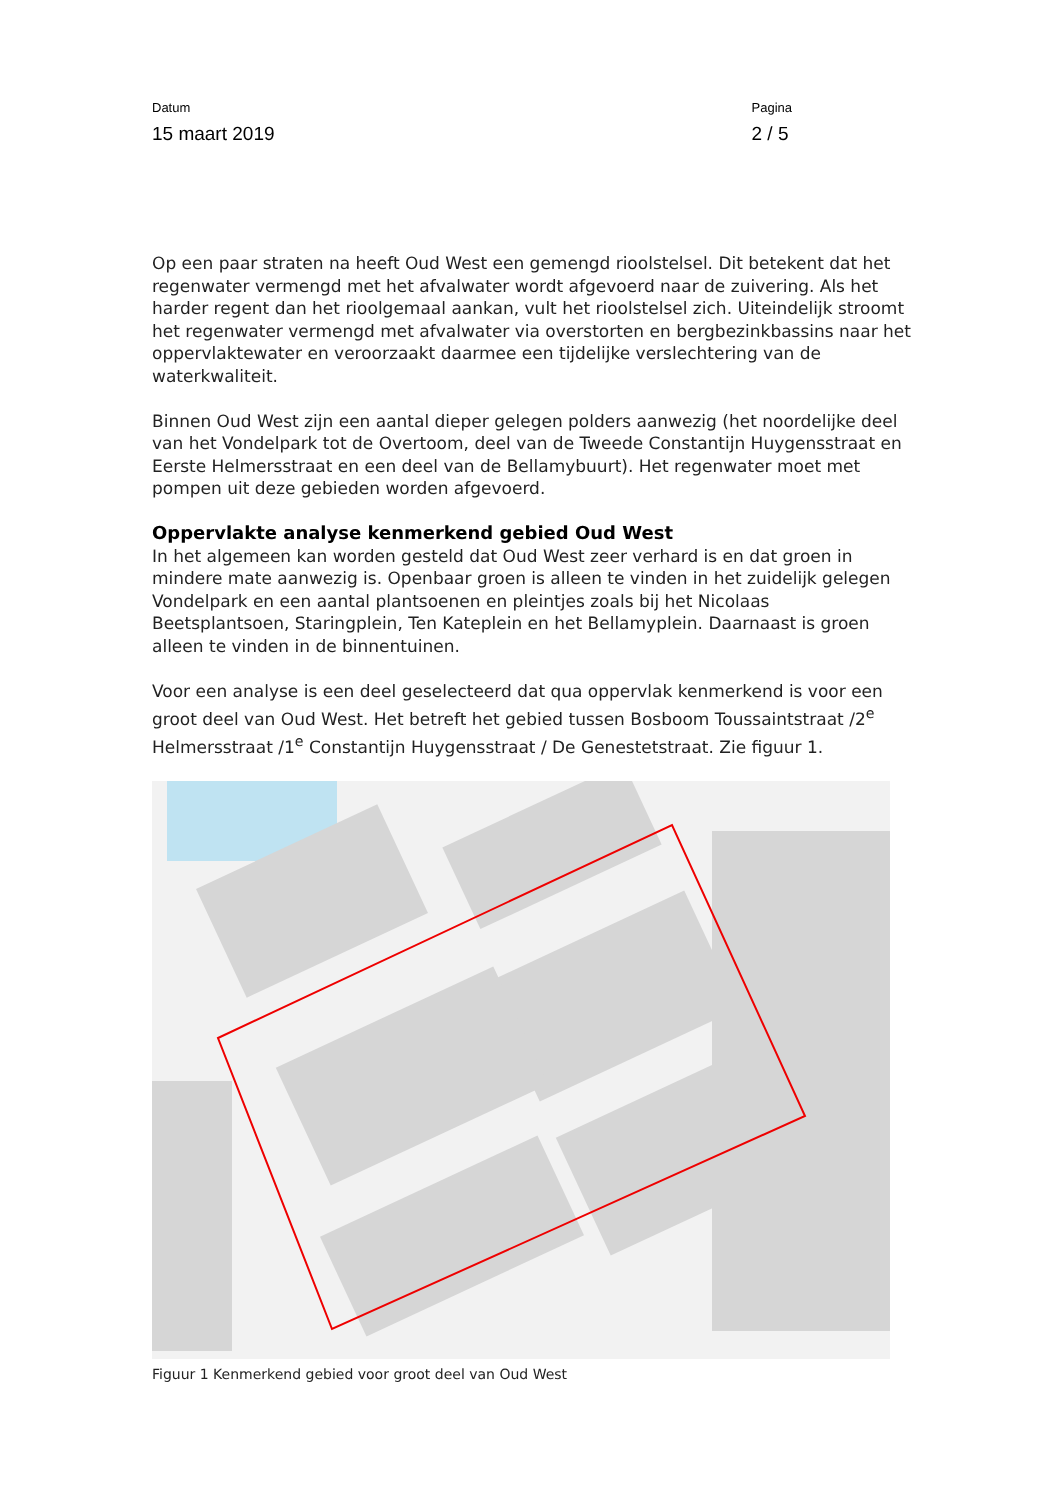Datum
15 maart 2019
Pagina
2 / 5
Op een paar straten na heeft Oud West een gemengd rioolstelsel. Dit betekent dat het regenwater vermengd met het afvalwater wordt afgevoerd naar de zuivering. Als het harder regent dan het rioolgemaal aankan, vult het rioolstelsel zich. Uiteindelijk stroomt het regenwater vermengd met afvalwater via overstorten en bergbezinkbassins naar het oppervlaktewater en veroorzaakt daarmee een tijdelijke verslechtering van de waterkwaliteit.
Binnen Oud West zijn een aantal dieper gelegen polders aanwezig (het noordelijke deel van het Vondelpark tot de Overtoom, deel van de Tweede Constantijn Huygensstraat en Eerste Helmersstraat en een deel van de Bellamybuurt). Het regenwater moet met pompen uit deze gebieden worden afgevoerd.
Oppervlakte analyse kenmerkend gebied Oud West
In het algemeen kan worden gesteld dat Oud West zeer verhard is en dat groen in mindere mate aanwezig is. Openbaar groen is alleen te vinden in het zuidelijk gelegen Vondelpark en een aantal plantsoenen en pleintjes zoals bij het Nicolaas Beetsplantsoen, Staringplein, Ten Kateplein en het Bellamyplein. Daarnaast is groen alleen te vinden in de binnentuinen.
Voor een analyse is een deel geselecteerd dat qua oppervlak kenmerkend is voor een groot deel van Oud West. Het betreft het gebied tussen Bosboom Toussaintstraat /2<sup>e</sup> Helmersstraat /1<sup>e</sup> Constantijn Huygensstraat / De Genestetstraat. Zie figuur 1.
Figuur 1 Kenmerkend gebied voor groot deel van Oud West